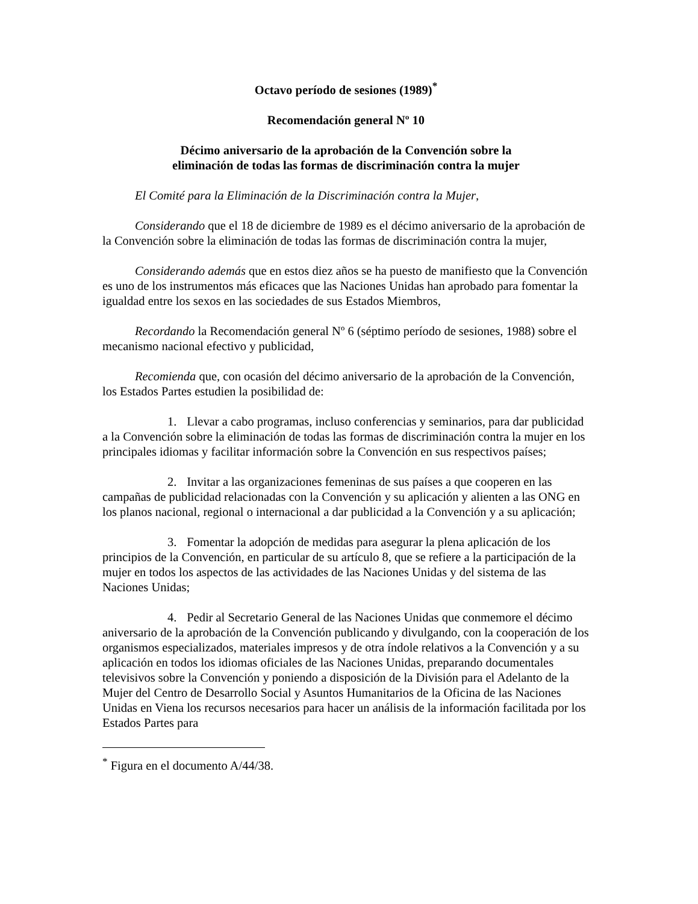Octavo período de sesiones (1989)<sup>*</sup>
Recomendación general Nº 10
Décimo aniversario de la aprobación de la Convención sobre la
eliminación de todas las formas de discriminación contra la mujer
El Comité para la Eliminación de la Discriminación contra la Mujer,
Considerando que el 18 de diciembre de 1989 es el décimo aniversario de la aprobación de la Convención sobre la eliminación de todas las formas de discriminación contra la mujer,
Considerando además que en estos diez años se ha puesto de manifiesto que la Convención es uno de los instrumentos más eficaces que las Naciones Unidas han aprobado para fomentar la igualdad entre los sexos en las sociedades de sus Estados Miembros,
Recordando la Recomendación general Nº 6 (séptimo período de sesiones, 1988) sobre el mecanismo nacional efectivo y publicidad,
Recomienda que, con ocasión del décimo aniversario de la aprobación de la Convención, los Estados Partes estudien la posibilidad de:
1. Llevar a cabo programas, incluso conferencias y seminarios, para dar publicidad a la Convención sobre la eliminación de todas las formas de discriminación contra la mujer en los principales idiomas y facilitar información sobre la Convención en sus respectivos países;
2. Invitar a las organizaciones femeninas de sus países a que cooperen en las campañas de publicidad relacionadas con la Convención y su aplicación y alienten a las ONG en los planos nacional, regional o internacional a dar publicidad a la Convención y a su aplicación;
3. Fomentar la adopción de medidas para asegurar la plena aplicación de los principios de la Convención, en particular de su artículo 8, que se refiere a la participación de la mujer en todos los aspectos de las actividades de las Naciones Unidas y del sistema de las Naciones Unidas;
4. Pedir al Secretario General de las Naciones Unidas que conmemore el décimo aniversario de la aprobación de la Convención publicando y divulgando, con la cooperación de los organismos especializados, materiales impresos y de otra índole relativos a la Convención y a su aplicación en todos los idiomas oficiales de las Naciones Unidas, preparando documentales televisivos sobre la Convención y poniendo a disposición de la División para el Adelanto de la Mujer del Centro de Desarrollo Social y Asuntos Humanitarios de la Oficina de las Naciones Unidas en Viena los recursos necesarios para hacer un análisis de la información facilitada por los Estados Partes para
<sup>*</sup> Figura en el documento A/44/38.